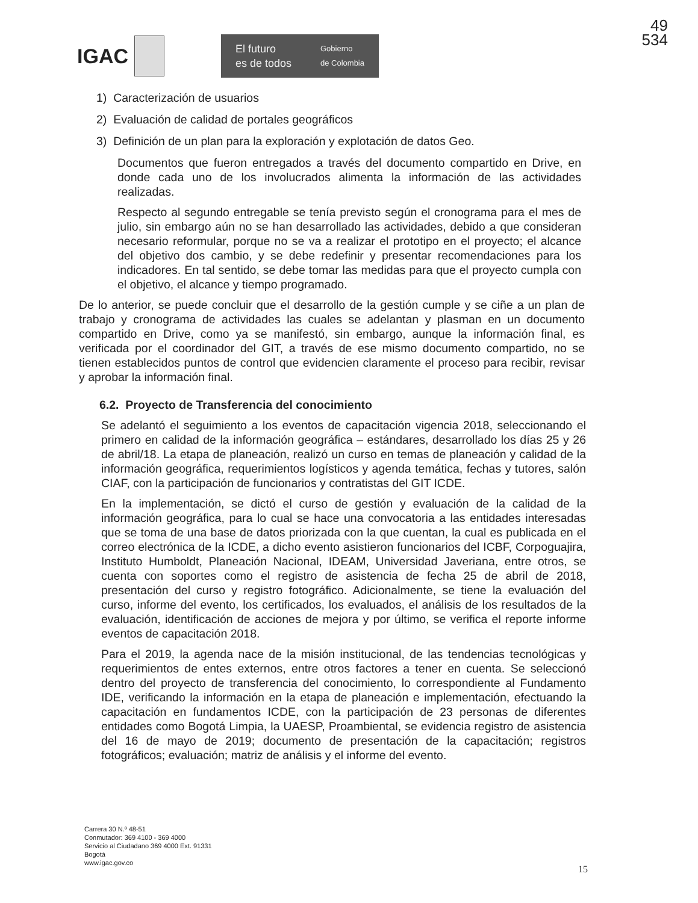49
534
IGAC
El futuro
es de todos Gobierno
de Colombia
1) Caracterización de usuarios
2) Evaluación de calidad de portales geográficos
3) Definición de un plan para la exploración y explotación de datos Geo.
Documentos que fueron entregados a través del documento compartido en Drive, en donde cada uno de los involucrados alimenta la información de las actividades realizadas.
Respecto al segundo entregable se tenía previsto según el cronograma para el mes de julio, sin embargo aún no se han desarrollado las actividades, debido a que consideran necesario reformular, porque no se va a realizar el prototipo en el proyecto; el alcance del objetivo dos cambio, y se debe redefinir y presentar recomendaciones para los indicadores. En tal sentido, se debe tomar las medidas para que el proyecto cumpla con el objetivo, el alcance y tiempo programado.
De lo anterior, se puede concluir que el desarrollo de la gestión cumple y se ciñe a un plan de trabajo y cronograma de actividades las cuales se adelantan y plasman en un documento compartido en Drive, como ya se manifestó, sin embargo, aunque la información final, es verificada por el coordinador del GIT, a través de ese mismo documento compartido, no se tienen establecidos puntos de control que evidencien claramente el proceso para recibir, revisar y aprobar la información final.
6.2. Proyecto de Transferencia del conocimiento
Se adelantó el seguimiento a los eventos de capacitación vigencia 2018, seleccionando el primero en calidad de la información geográfica – estándares, desarrollado los días 25 y 26 de abril/18. La etapa de planeación, realizó un curso en temas de planeación y calidad de la información geográfica, requerimientos logísticos y agenda temática, fechas y tutores, salón CIAF, con la participación de funcionarios y contratistas del GIT ICDE.
En la implementación, se dictó el curso de gestión y evaluación de la calidad de la información geográfica, para lo cual se hace una convocatoria a las entidades interesadas que se toma de una base de datos priorizada con la que cuentan, la cual es publicada en el correo electrónica de la ICDE, a dicho evento asistieron funcionarios del ICBF, Corpoguajira, Instituto Humboldt, Planeación Nacional, IDEAM, Universidad Javeriana, entre otros, se cuenta con soportes como el registro de asistencia de fecha 25 de abril de 2018, presentación del curso y registro fotográfico. Adicionalmente, se tiene la evaluación del curso, informe del evento, los certificados, los evaluados, el análisis de los resultados de la evaluación, identificación de acciones de mejora y por último, se verifica el reporte informe eventos de capacitación 2018.
Para el 2019, la agenda nace de la misión institucional, de las tendencias tecnológicas y requerimientos de entes externos, entre otros factores a tener en cuenta. Se seleccionó dentro del proyecto de transferencia del conocimiento, lo correspondiente al Fundamento IDE, verificando la información en la etapa de planeación e implementación, efectuando la capacitación en fundamentos ICDE, con la participación de 23 personas de diferentes entidades como Bogotá Limpia, la UAESP, Proambiental, se evidencia registro de asistencia del 16 de mayo de 2019; documento de presentación de la capacitación; registros fotográficos; evaluación; matriz de análisis y el informe del evento.
Carrera 30 N.º 48-51
Conmutador: 369 4100 - 369 4000
Servicio al Ciudadano 369 4000 Ext. 91331
Bogotá
www.igac.gov.co
15